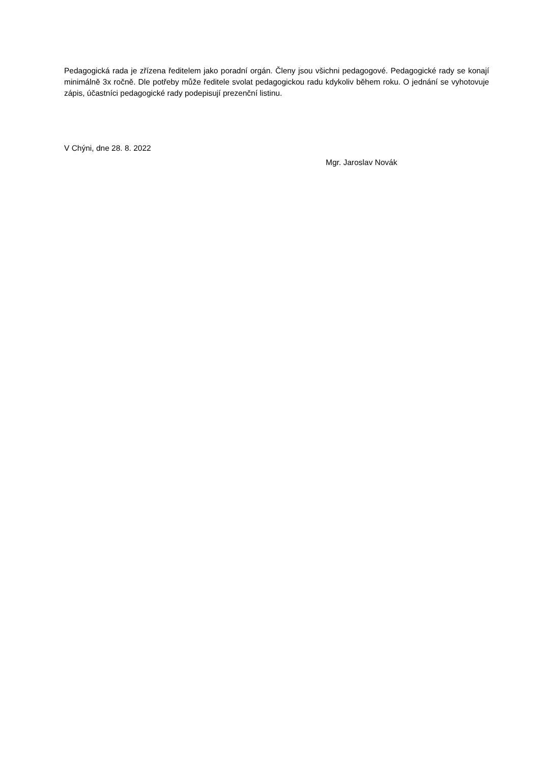Pedagogická rada je zřízena ředitelem jako poradní orgán. Členy jsou všichni pedagogové. Pedagogické rady se konají minimálně 3x ročně. Dle potřeby může ředitele svolat pedagogickou radu kdykoliv během roku. O jednání se vyhotovuje zápis, účastníci pedagogické rady podepisují prezenční listinu.
V Chýni, dne 28. 8. 2022
Mgr. Jaroslav Novák